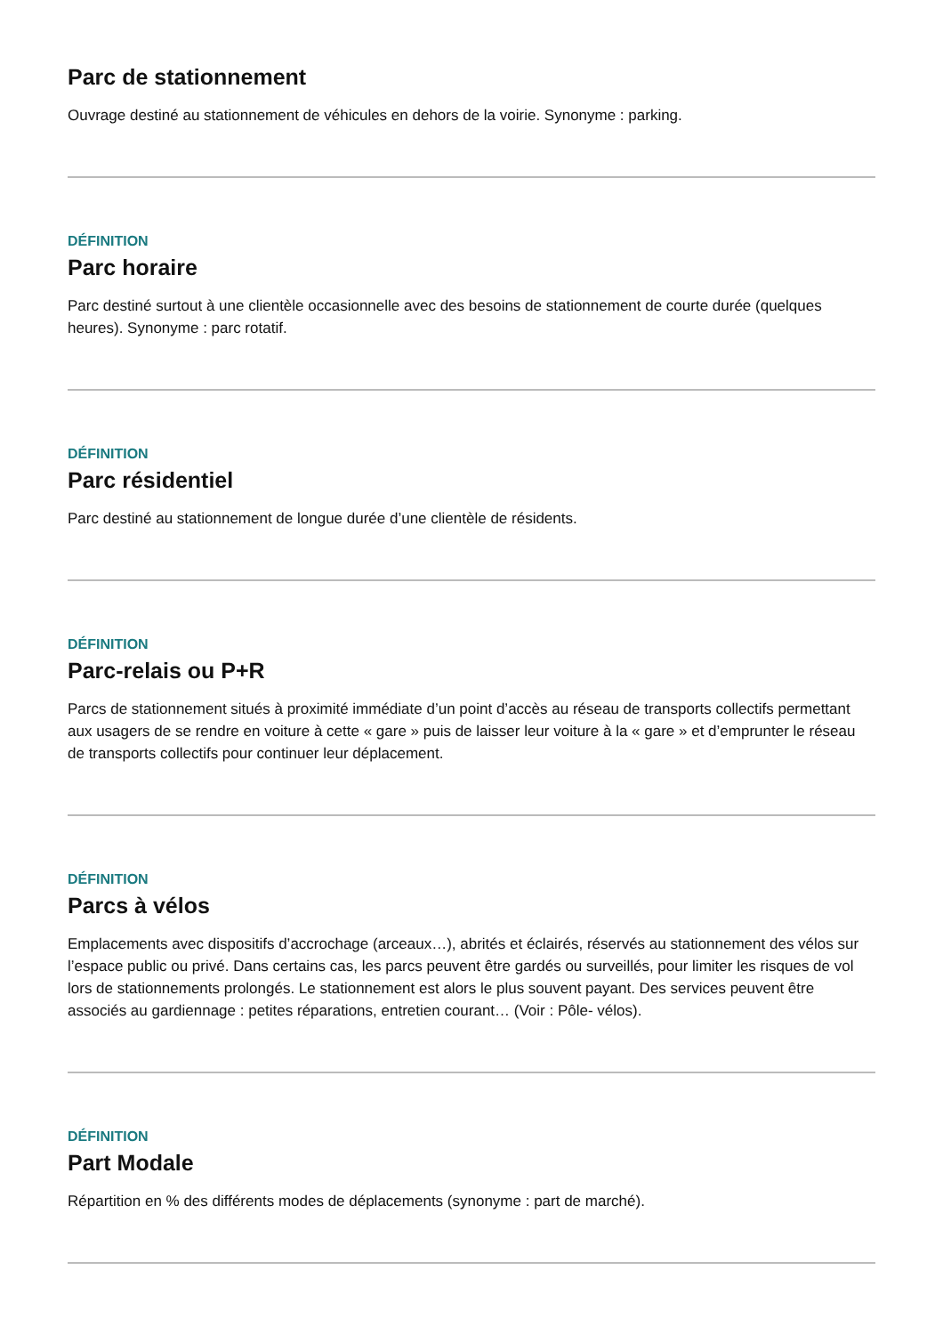Parc de stationnement
Ouvrage destiné au stationnement de véhicules en dehors de la voirie. Synonyme : parking.
DÉFINITION
Parc horaire
Parc destiné surtout à une clientèle occasionnelle avec des besoins de stationnement de courte durée (quelques heures). Synonyme : parc rotatif.
DÉFINITION
Parc résidentiel
Parc destiné au stationnement de longue durée d’une clientèle de résidents.
DÉFINITION
Parc-relais ou P+R
Parcs de stationnement situés à proximité immédiate d’un point d’accès au réseau de transports collectifs permettant aux usagers de se rendre en voiture à cette « gare » puis de laisser leur voiture à la « gare » et d’emprunter le réseau de transports collectifs pour continuer leur déplacement.
DÉFINITION
Parcs à vélos
Emplacements avec dispositifs d’accrochage (arceaux…), abrités et éclairés, réservés au stationnement des vélos sur l’espace public ou privé. Dans certains cas, les parcs peuvent être gardés ou surveillés, pour limiter les risques de vol lors de stationnements prolongés. Le stationnement est alors le plus souvent payant. Des services peuvent être associés au gardiennage : petites réparations, entretien courant… (Voir : Pôle- vélos).
DÉFINITION
Part Modale
Répartition en % des différents modes de déplacements (synonyme : part de marché).